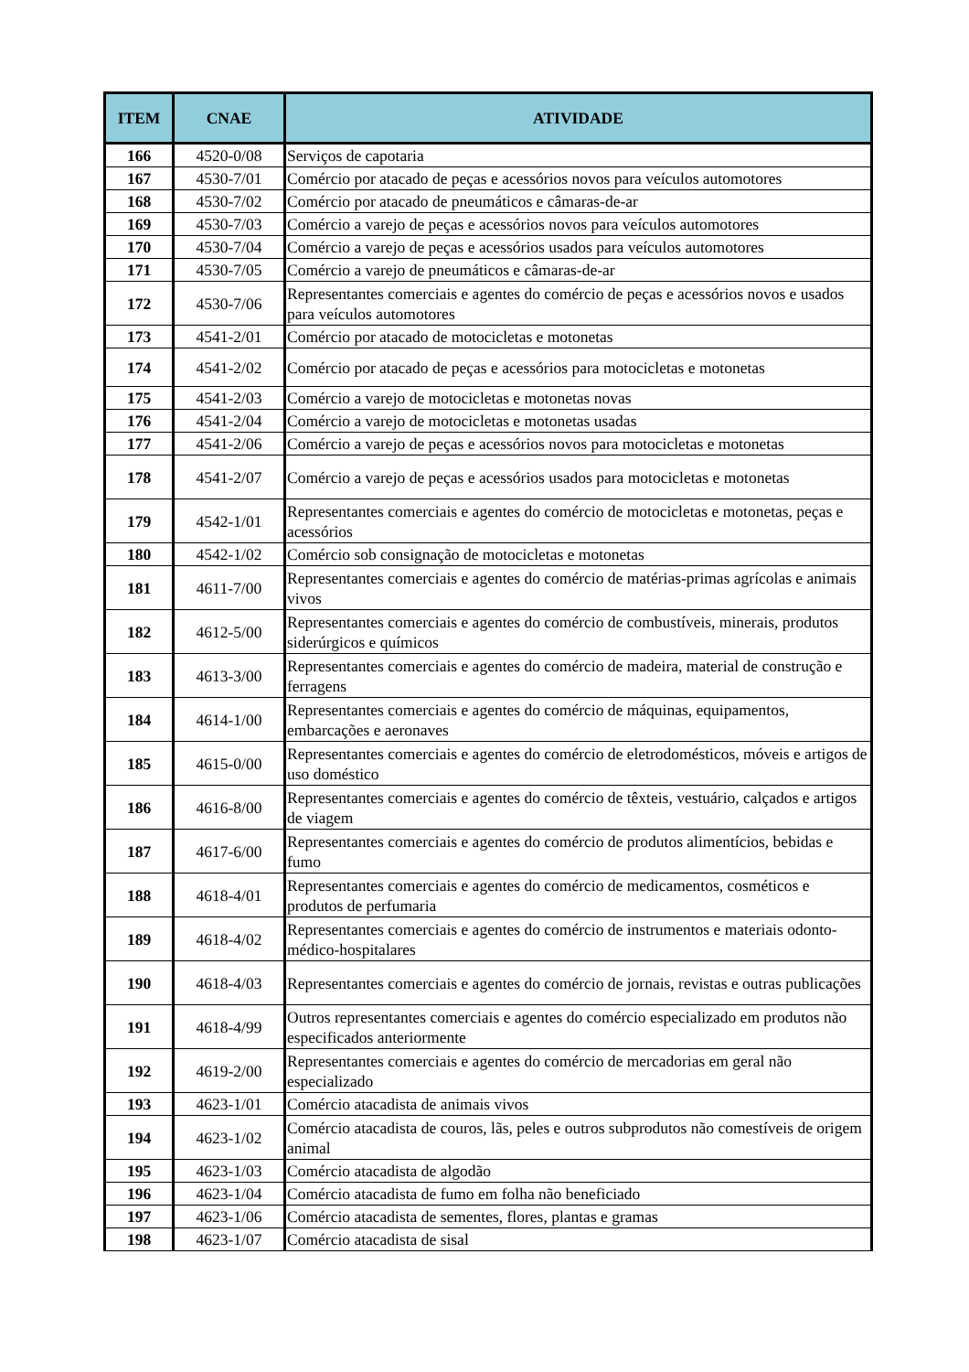| ITEM | CNAE | ATIVIDADE |
| --- | --- | --- |
| 166 | 4520-0/08 | Serviços de capotaria |
| 167 | 4530-7/01 | Comércio por atacado de peças e acessórios novos para veículos automotores |
| 168 | 4530-7/02 | Comércio por atacado de pneumáticos e câmaras-de-ar |
| 169 | 4530-7/03 | Comércio a varejo de peças e acessórios novos para veículos automotores |
| 170 | 4530-7/04 | Comércio a varejo de peças e acessórios usados para veículos automotores |
| 171 | 4530-7/05 | Comércio a varejo de pneumáticos e câmaras-de-ar |
| 172 | 4530-7/06 | Representantes comerciais e agentes do comércio de peças e acessórios novos e usados para veículos automotores |
| 173 | 4541-2/01 | Comércio por atacado de motocicletas e motonetas |
| 174 | 4541-2/02 | Comércio por atacado de peças e acessórios para motocicletas e motonetas |
| 175 | 4541-2/03 | Comércio a varejo de motocicletas e motonetas novas |
| 176 | 4541-2/04 | Comércio a varejo de motocicletas e motonetas usadas |
| 177 | 4541-2/06 | Comércio a varejo de peças e acessórios novos para motocicletas e motonetas |
| 178 | 4541-2/07 | Comércio a varejo de peças e acessórios usados para motocicletas e motonetas |
| 179 | 4542-1/01 | Representantes comerciais e agentes do comércio de motocicletas e motonetas, peças e acessórios |
| 180 | 4542-1/02 | Comércio sob consignação de motocicletas e motonetas |
| 181 | 4611-7/00 | Representantes comerciais e agentes do comércio de matérias-primas agrícolas e animais vivos |
| 182 | 4612-5/00 | Representantes comerciais e agentes do comércio de combustíveis, minerais, produtos siderúrgicos e químicos |
| 183 | 4613-3/00 | Representantes comerciais e agentes do comércio de madeira, material de construção e ferragens |
| 184 | 4614-1/00 | Representantes comerciais e agentes do comércio de máquinas, equipamentos, embarcações e aeronaves |
| 185 | 4615-0/00 | Representantes comerciais e agentes do comércio de eletrodomésticos, móveis e artigos de uso doméstico |
| 186 | 4616-8/00 | Representantes comerciais e agentes do comércio de têxteis, vestuário, calçados e artigos de viagem |
| 187 | 4617-6/00 | Representantes comerciais e agentes do comércio de produtos alimentícios, bebidas e fumo |
| 188 | 4618-4/01 | Representantes comerciais e agentes do comércio de medicamentos, cosméticos e produtos de perfumaria |
| 189 | 4618-4/02 | Representantes comerciais e agentes do comércio de instrumentos e materiais odonto-médico-hospitalares |
| 190 | 4618-4/03 | Representantes comerciais e agentes do comércio de jornais, revistas e outras publicações |
| 191 | 4618-4/99 | Outros representantes comerciais e agentes do comércio especializado em produtos não especificados anteriormente |
| 192 | 4619-2/00 | Representantes comerciais e agentes do comércio de mercadorias em geral não especializado |
| 193 | 4623-1/01 | Comércio atacadista de animais vivos |
| 194 | 4623-1/02 | Comércio atacadista de couros, lãs, peles e outros subprodutos não comestíveis de origem animal |
| 195 | 4623-1/03 | Comércio atacadista de algodão |
| 196 | 4623-1/04 | Comércio atacadista de fumo em folha não beneficiado |
| 197 | 4623-1/06 | Comércio atacadista de sementes, flores, plantas e gramas |
| 198 | 4623-1/07 | Comércio atacadista de sisal |